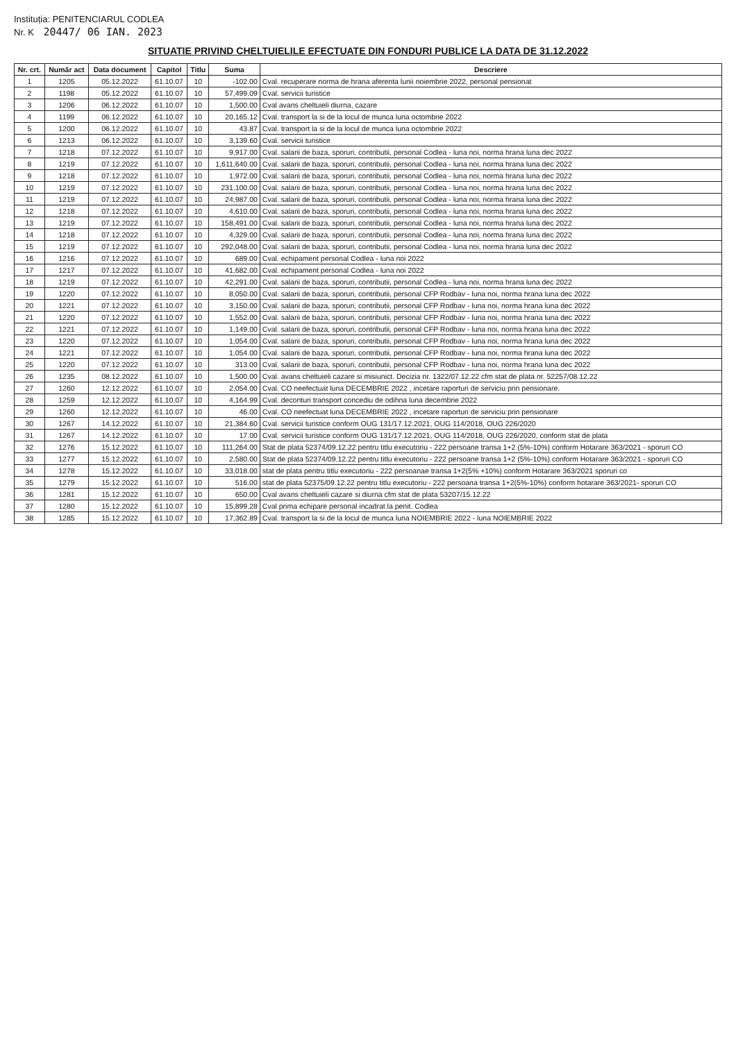Instituția: PENITENCIARUL CODLEA
Nr. K 20447/ 06 IAN. 2023
SITUATIE PRIVIND CHELTUIELILE EFECTUATE DIN FONDURI PUBLICE LA DATA DE 31.12.2022
| Nr. crt. | Număr act | Data document | Capitol | Titlu | Suma | Descriere |
| --- | --- | --- | --- | --- | --- | --- |
| 1 | 1205 | 05.12.2022 | 61.10.07 | 10 | -102.00 | Cval. recuperare norma de hrana aferenta lunii noiembrie 2022, personal pensionat |
| 2 | 1198 | 05.12.2022 | 61.10.07 | 10 | 57,499.09 | Cval. servicii turistice |
| 3 | 1206 | 06.12.2022 | 61.10.07 | 10 | 1,500.00 | Cval avans cheltuieli diurna, cazare |
| 4 | 1199 | 06.12.2022 | 61.10.07 | 10 | 20,165.12 | Cval. transport la si de la locul de munca luna octombrie 2022 |
| 5 | 1200 | 06.12.2022 | 61.10.07 | 10 | 43.87 | Cval. transport la si de la locul de munca luna octombrie 2022 |
| 6 | 1213 | 06.12.2022 | 61.10.07 | 10 | 3,139.60 | Cval. servicii turistice |
| 7 | 1218 | 07.12.2022 | 61.10.07 | 10 | 9,917.00 | Cval. salarii de baza, sporuri, contributii, personal Codlea - luna noi, norma hrana luna dec 2022 |
| 8 | 1219 | 07.12.2022 | 61.10.07 | 10 | 1,611,640.00 | Cval. salarii de baza, sporuri, contributii, personal Codlea - luna noi, norma hrana luna dec 2022 |
| 9 | 1218 | 07.12.2022 | 61.10.07 | 10 | 1,972.00 | Cval. salarii de baza, sporuri, contributii, personal Codlea - luna noi, norma hrana luna dec 2022 |
| 10 | 1219 | 07.12.2022 | 61.10.07 | 10 | 231,100.00 | Cval. salarii de baza, sporuri, contributii, personal Codlea - luna noi, norma hrana luna dec 2022 |
| 11 | 1219 | 07.12.2022 | 61.10.07 | 10 | 24,987.00 | Cval. salarii de baza, sporuri, contributii, personal Codlea - luna noi, norma hrana luna dec 2022 |
| 12 | 1218 | 07.12.2022 | 61.10.07 | 10 | 4,610.00 | Cval. salarii de baza, sporuri, contributii, personal Codlea - luna noi, norma hrana luna dec 2022 |
| 13 | 1219 | 07.12.2022 | 61.10.07 | 10 | 158,491.00 | Cval. salarii de baza, sporuri, contributii, personal Codlea - luna noi, norma hrana luna dec 2022 |
| 14 | 1218 | 07.12.2022 | 61.10.07 | 10 | 4,329.00 | Cval. salarii de baza, sporuri, contributii, personal Codlea - luna noi, norma hrana luna dec 2022 |
| 15 | 1219 | 07.12.2022 | 61.10.07 | 10 | 292,048.00 | Cval. salarii de baza, sporuri, contributii, personal Codlea - luna noi, norma hrana luna dec 2022 |
| 16 | 1216 | 07.12.2022 | 61.10.07 | 10 | 689.00 | Cval. echipament personal Codlea - luna noi 2022 |
| 17 | 1217 | 07.12.2022 | 61.10.07 | 10 | 41,682.00 | Cval. echipament personal Codlea - luna noi 2022 |
| 18 | 1219 | 07.12.2022 | 61.10.07 | 10 | 42,291.00 | Cval. salarii de baza, sporuri, contributii, personal Codlea - luna noi, norma hrana luna dec 2022 |
| 19 | 1220 | 07.12.2022 | 61.10.07 | 10 | 8,050.00 | Cval. salarii de baza, sporuri, contributii, personal CFP Rodbav - luna noi, norma hrana luna dec 2022 |
| 20 | 1221 | 07.12.2022 | 61.10.07 | 10 | 3,150.00 | Cval. salarii de baza, sporuri, contributii, personal CFP Rodbav - luna noi, norma hrana luna dec 2022 |
| 21 | 1220 | 07.12.2022 | 61.10.07 | 10 | 1,552.00 | Cval. salarii de baza, sporuri, contributii, personal CFP Rodbav - luna noi, norma hrana luna dec 2022 |
| 22 | 1221 | 07.12.2022 | 61.10.07 | 10 | 1,149.00 | Cval. salarii de baza, sporuri, contributii, personal CFP Rodbav - luna noi, norma hrana luna dec 2022 |
| 23 | 1220 | 07.12.2022 | 61.10.07 | 10 | 1,054.00 | Cval. salarii de baza, sporuri, contributii, personal CFP Rodbav - luna noi, norma hrana luna dec 2022 |
| 24 | 1221 | 07.12.2022 | 61.10.07 | 10 | 1,054.00 | Cval. salarii de baza, sporuri, contributii, personal CFP Rodbav - luna noi, norma hrana luna dec 2022 |
| 25 | 1220 | 07.12.2022 | 61.10.07 | 10 | 313.00 | Cval. salarii de baza, sporuri, contributii, personal CFP Rodbav - luna noi, norma hrana luna dec 2022 |
| 26 | 1235 | 08.12.2022 | 61.10.07 | 10 | 1,500.00 | Cval. avans cheltuieli cazare si misiunict. Decizia nr. 1322/07.12.22 cfm stat de plata nr. 52257/08.12.22 |
| 27 | 1260 | 12.12.2022 | 61.10.07 | 10 | 2,054.00 | Cval. CO neefectuat luna DECEMBRIE 2022 , incetare raporturi de serviciu prin pensionare. |
| 28 | 1259 | 12.12.2022 | 61.10.07 | 10 | 4,164.99 | Cval. deconturi transport concediu de odihna luna decembrie 2022 |
| 29 | 1260 | 12.12.2022 | 61.10.07 | 10 | 46.00 | Cval. CO neefectuat luna DECEMBRIE 2022 , incetare raporturi de serviciu prin pensionare |
| 30 | 1267 | 14.12.2022 | 61.10.07 | 10 | 21,384.60 | Cval. servicii turistice conform OUG 131/17.12.2021, OUG 114/2018, OUG 226/2020 |
| 31 | 1267 | 14.12.2022 | 61.10.07 | 10 | 17.00 | Cval. servicii turistice conform OUG 131/17.12.2021, OUG 114/2018, OUG 226/2020, conform stat de plata |
| 32 | 1276 | 15.12.2022 | 61.10.07 | 10 | 111,264.00 | Stat de plata 52374/09.12.22 pentru titlu executoriu - 222 persoane transa 1+2 (5%-10%) conform Hotarare 363/2021 - sporuri CO |
| 33 | 1277 | 15.12.2022 | 61.10.07 | 10 | 2,580.00 | Stat de plata 52374/09.12.22 pentru titlu executoriu - 222 persoane transa 1+2 (5%-10%) conform Hotarare 363/2021 - sporuri CO |
| 34 | 1278 | 15.12.2022 | 61.10.07 | 10 | 33,018.00 | stat de plata pentru titlu executoriu - 222 persoanae transa 1+2(5% +10%) conform Hotarare 363/2021 sporuri co |
| 35 | 1279 | 15.12.2022 | 61.10.07 | 10 | 516.00 | stat de plata 52375/09.12.22 pentru titlu executoriu - 222 persoana transa 1+2(5%-10%) conform hotarare 363/2021- sporuri CO |
| 36 | 1281 | 15.12.2022 | 61.10.07 | 10 | 650.00 | Cval avans cheltuieli cazare si diurna cfm stat de plata 53207/15.12.22 |
| 37 | 1280 | 15.12.2022 | 61.10.07 | 10 | 15,899.28 | Cval prima echipare personal incadrat la penit. Codlea |
| 38 | 1285 | 15.12.2022 | 61.10.07 | 10 | 17,362.89 | Cval. transport la si de la locul de munca luna NOIEMBRIE 2022 - luna NOIEMBRIE 2022 |